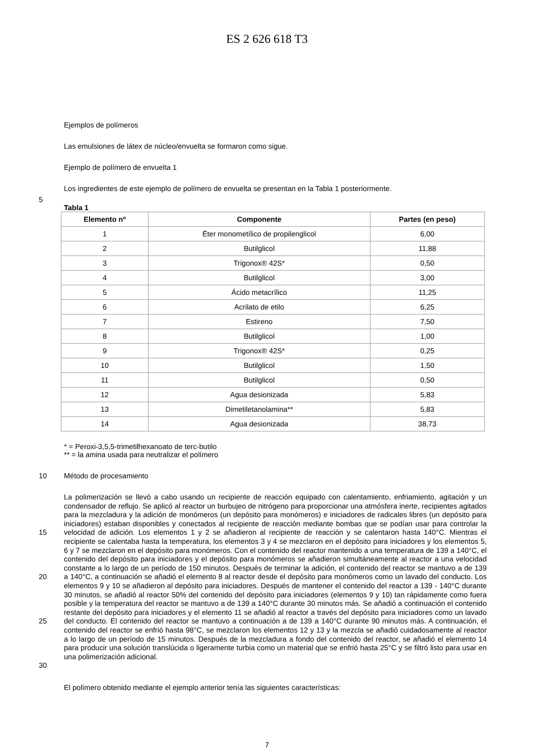ES 2 626 618 T3
Ejemplos de polímeros
Las emulsiones de látex de núcleo/envuelta se formaron como sigue.
Ejemplo de polímero de envuelta 1
Los ingredientes de este ejemplo de polímero de envuelta se presentan en la Tabla 1 posteriormente.
5
Tabla 1
| Elemento nº | Componente | Partes (en peso) |
| --- | --- | --- |
| 1 | Éter monometílico de propilenglicol | 6,00 |
| 2 | Butilglicol | 11,88 |
| 3 | Trigonox® 42S* | 0,50 |
| 4 | Butilglicol | 3,00 |
| 5 | Ácido metacrílico | 11,25 |
| 6 | Acrilato de etilo | 6,25 |
| 7 | Estireno | 7,50 |
| 8 | Butilglicol | 1,00 |
| 9 | Trigonox® 42S* | 0,25 |
| 10 | Butilglicol | 1,50 |
| 11 | Butilglicol | 0,50 |
| 12 | Agua desionizada | 5,83 |
| 13 | Dimetiletanolamina** | 5,83 |
| 14 | Agua desionizada | 38,73 |
* = Peroxi-3,5,5-trimetilhexanoato de terc-butilo
** = la amina usada para neutralizar el polímero
10 Método de procesamiento
15
20
25
30
La polimerización se llevó a cabo usando un recipiente de reacción equipado con calentamiento, enfriamiento, agitación y un condensador de reflujo. Se aplicó al reactor un burbujeo de nitrógeno para proporcionar una atmósfera inerte, recipientes agitados para la mezcladura y la adición de monómeros (un depósito para monómeros) e iniciadores de radicales libres (un depósito para iniciadores) estaban disponibles y conectados al recipiente de reacción mediante bombas que se podían usar para controlar la velocidad de adición. Los elementos 1 y 2 se añadieron al recipiente de reacción y se calentaron hasta 140°C. Mientras el recipiente se calentaba hasta la temperatura, los elementos 3 y 4 se mezclaron en el depósito para iniciadores y los elementos 5, 6 y 7 se mezclaron en el depósito para monómeros. Con el contenido del reactor mantenido a una temperatura de 139 a 140°C, el contenido del depósito para iniciadores y el depósito para monómeros se añadieron simultáneamente al reactor a una velocidad constante a lo largo de un período de 150 minutos. Después de terminar la adición, el contenido del reactor se mantuvo a de 139 a 140°C, a continuación se añadió el elemento 8 al reactor desde el depósito para monómeros como un lavado del conducto. Los elementos 9 y 10 se añadieron al depósito para iniciadores. Después de mantener el contenido del reactor a 139 - 140°C durante 30 minutos, se añadió al reactor 50% del contenido del depósito para iniciadores (elementos 9 y 10) tan rápidamente como fuera posible y la temperatura del reactor se mantuvo a de 139 a 140°C durante 30 minutos más. Se añadió a continuación el contenido restante del depósito para iniciadores y el elemento 11 se añadió al reactor a través del depósito para iniciadores como un lavado del conducto. El contenido del reactor se mantuvo a continuación a de 139 a 140°C durante 90 minutos más. A continuación, el contenido del reactor se enfrió hasta 98°C, se mezclaron los elementos 12 y 13 y la mezcla se añadió cuidadosamente al reactor a lo largo de un período de 15 minutos. Después de la mezcladura a fondo del contenido del reactor, se añadió el elemento 14 para producir una solución translúcida o ligeramente turbia como un material que se enfrió hasta 25°C y se filtró listo para usar en una polimerización adicional.
El polímero obtenido mediante el ejemplo anterior tenía las siguientes características:
7